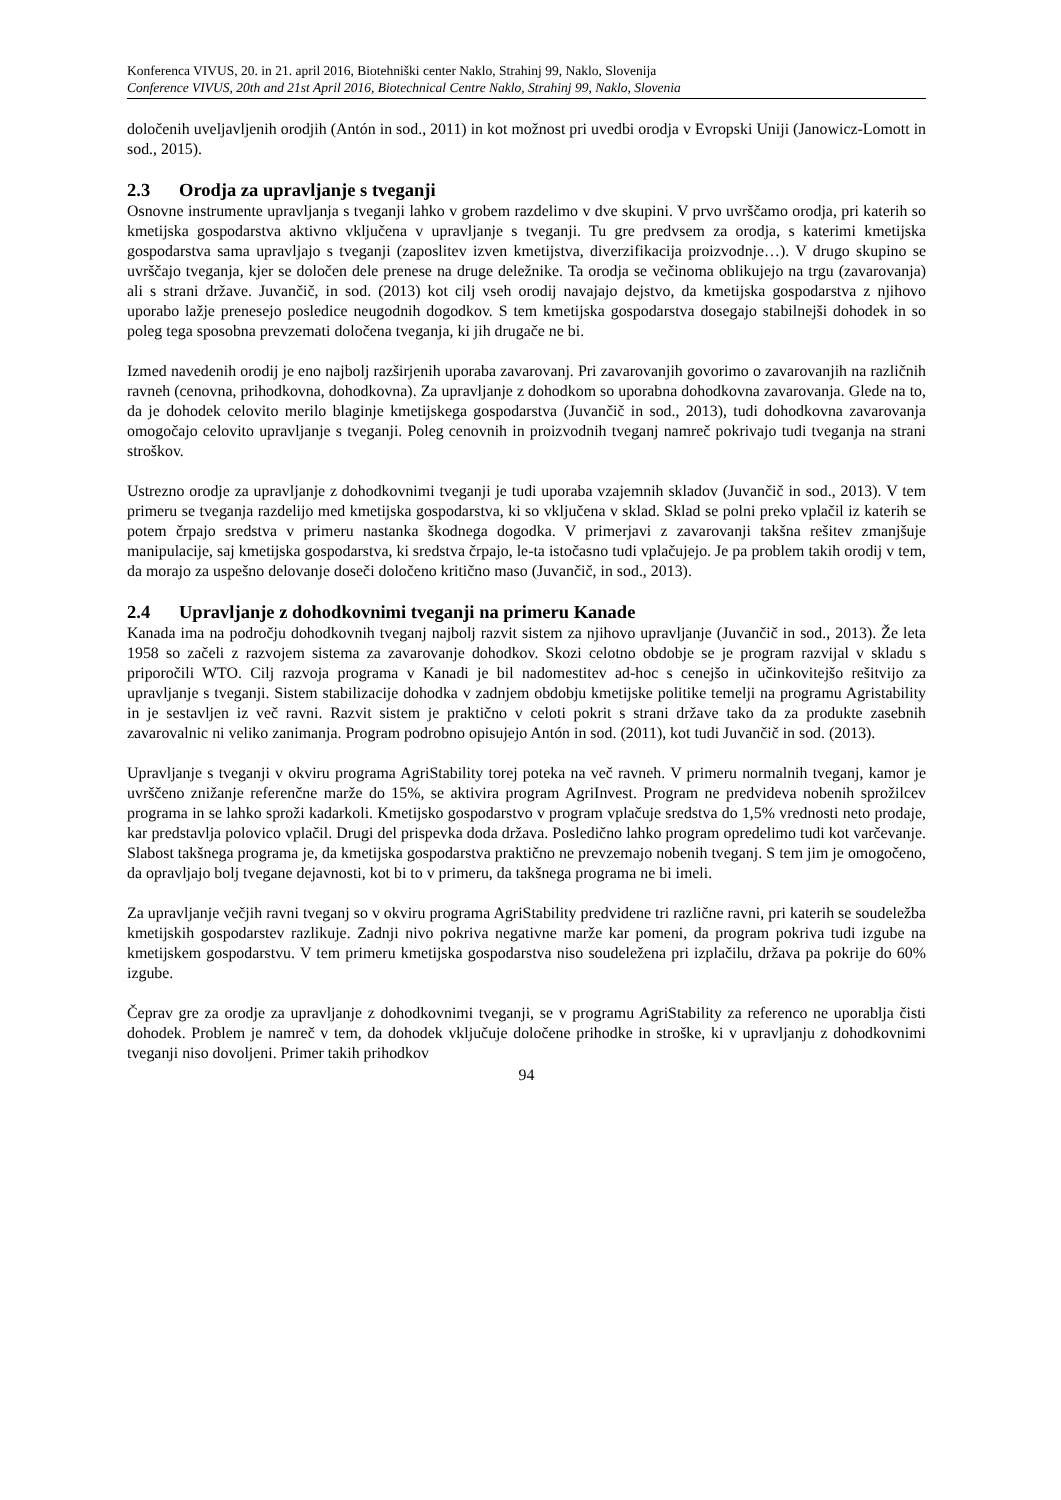Konferenca VIVUS, 20. in 21. april 2016, Biotehniški center Naklo, Strahinj 99, Naklo, Slovenija
Conference VIVUS, 20th and 21st April 2016, Biotechnical Centre Naklo, Strahinj 99, Naklo, Slovenia
določenih uveljavljenih orodjih (Antón in sod., 2011) in kot možnost pri uvedbi orodja v Evropski Uniji (Janowicz-Lomott in sod., 2015).
2.3 Orodja za upravljanje s tveganji
Osnovne instrumente upravljanja s tveganji lahko v grobem razdelimo v dve skupini. V prvo uvrščamo orodja, pri katerih so kmetijska gospodarstva aktivno vključena v upravljanje s tveganji. Tu gre predvsem za orodja, s katerimi kmetijska gospodarstva sama upravljajo s tveganji (zaposlitev izven kmetijstva, diverzifikacija proizvodnje…). V drugo skupino se uvrščajo tveganja, kjer se določen dele prenese na druge deležnike. Ta orodja se večinoma oblikujejo na trgu (zavarovanja) ali s strani države. Juvančič, in sod. (2013) kot cilj vseh orodij navajajo dejstvo, da kmetijska gospodarstva z njihovo uporabo lažje prenesejo posledice neugodnih dogodkov. S tem kmetijska gospodarstva dosegajo stabilnejši dohodek in so poleg tega sposobna prevzemati določena tveganja, ki jih drugače ne bi.
Izmed navedenih orodij je eno najbolj razširjenih uporaba zavarovanj. Pri zavarovanjih govorimo o zavarovanjih na različnih ravneh (cenovna, prihodkovna, dohodkovna). Za upravljanje z dohodkom so uporabna dohodkovna zavarovanja. Glede na to, da je dohodek celovito merilo blaginje kmetijskega gospodarstva (Juvančič in sod., 2013), tudi dohodkovna zavarovanja omogočajo celovito upravljanje s tveganji. Poleg cenovnih in proizvodnih tveganj namreč pokrivajo tudi tveganja na strani stroškov.
Ustrezno orodje za upravljanje z dohodkovnimi tveganji je tudi uporaba vzajemnih skladov (Juvančič in sod., 2013). V tem primeru se tveganja razdelijo med kmetijska gospodarstva, ki so vključena v sklad. Sklad se polni preko vplačil iz katerih se potem črpajo sredstva v primeru nastanka škodnega dogodka. V primerjavi z zavarovanji takšna rešitev zmanjšuje manipulacije, saj kmetijska gospodarstva, ki sredstva črpajo, le-ta istočasno tudi vplačujejo. Je pa problem takih orodij v tem, da morajo za uspešno delovanje doseči določeno kritično maso (Juvančič, in sod., 2013).
2.4 Upravljanje z dohodkovnimi tveganji na primeru Kanade
Kanada ima na področju dohodkovnih tveganj najbolj razvit sistem za njihovo upravljanje (Juvančič in sod., 2013). Že leta 1958 so začeli z razvojem sistema za zavarovanje dohodkov. Skozi celotno obdobje se je program razvijal v skladu s priporočili WTO. Cilj razvoja programa v Kanadi je bil nadomestitev ad-hoc s cenejšo in učinkovitejšo rešitvijo za upravljanje s tveganji. Sistem stabilizacije dohodka v zadnjem obdobju kmetijske politike temelji na programu Agristability in je sestavljen iz več ravni. Razvit sistem je praktično v celoti pokrit s strani države tako da za produkte zasebnih zavarovalnic ni veliko zanimanja. Program podrobno opisujejo Antón in sod. (2011), kot tudi Juvančič in sod. (2013).
Upravljanje s tveganji v okviru programa AgriStability torej poteka na več ravneh. V primeru normalnih tveganj, kamor je uvrščeno znižanje referenčne marže do 15%, se aktivira program AgriInvest. Program ne predvideva nobenih sprožilcev programa in se lahko sproži kadarkoli. Kmetijsko gospodarstvo v program vplačuje sredstva do 1,5% vrednosti neto prodaje, kar predstavlja polovico vplačil. Drugi del prispevka doda država. Posledično lahko program opredelimo tudi kot varčevanje. Slabost takšnega programa je, da kmetijska gospodarstva praktično ne prevzemajo nobenih tveganj. S tem jim je omogočeno, da opravljajo bolj tvegane dejavnosti, kot bi to v primeru, da takšnega programa ne bi imeli.
Za upravljanje večjih ravni tveganj so v okviru programa AgriStability predvidene tri različne ravni, pri katerih se soudeležba kmetijskih gospodarstev razlikuje. Zadnji nivo pokriva negativne marže kar pomeni, da program pokriva tudi izgube na kmetijskem gospodarstvu. V tem primeru kmetijska gospodarstva niso soudeležena pri izplačilu, država pa pokrije do 60% izgube.
Čeprav gre za orodje za upravljanje z dohodkovnimi tveganji, se v programu AgriStability za referenco ne uporablja čisti dohodek. Problem je namreč v tem, da dohodek vključuje določene prihodke in stroške, ki v upravljanju z dohodkovnimi tveganji niso dovoljeni. Primer takih prihodkov
94